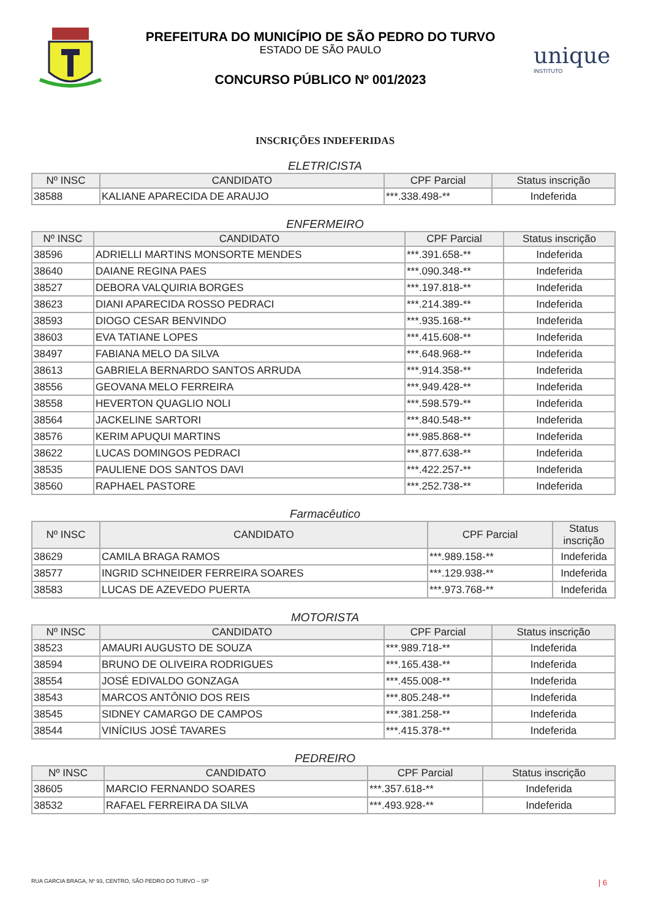PREFEITURA DO MUNICÍPIO DE SÃO PEDRO DO TURVO
ESTADO DE SÃO PAULO
CONCURSO PÚBLICO Nº 001/2023
unique
INSTITUTO
INSCRIÇÕES INDEFERIDAS
ELETRICISTA
| Nº INSC | CANDIDATO | CPF Parcial | Status inscrição |
| --- | --- | --- | --- |
| 38588 | KALIANE APARECIDA DE ARAUJO | ***.338.498-** | Indeferida |
ENFERMEIRO
| Nº INSC | CANDIDATO | CPF Parcial | Status inscrição |
| --- | --- | --- | --- |
| 38596 | ADRIELLI MARTINS MONSORTE MENDES | ***.391.658-** | Indeferida |
| 38640 | DAIANE REGINA PAES | ***.090.348-** | Indeferida |
| 38527 | DEBORA VALQUIRIA BORGES | ***.197.818-** | Indeferida |
| 38623 | DIANI APARECIDA ROSSO PEDRACI | ***.214.389-** | Indeferida |
| 38593 | DIOGO CESAR BENVINDO | ***.935.168-** | Indeferida |
| 38603 | EVA TATIANE LOPES | ***.415.608-** | Indeferida |
| 38497 | FABIANA MELO DA SILVA | ***.648.968-** | Indeferida |
| 38613 | GABRIELA BERNARDO SANTOS ARRUDA | ***.914.358-** | Indeferida |
| 38556 | GEOVANA MELO FERREIRA | ***.949.428-** | Indeferida |
| 38558 | HEVERTON QUAGLIO NOLI | ***.598.579-** | Indeferida |
| 38564 | JACKELINE SARTORI | ***.840.548-** | Indeferida |
| 38576 | KERIM APUQUI MARTINS | ***.985.868-** | Indeferida |
| 38622 | LUCAS DOMINGOS PEDRACI | ***.877.638-** | Indeferida |
| 38535 | PAULIENE DOS SANTOS DAVI | ***.422.257-** | Indeferida |
| 38560 | RAPHAEL PASTORE | ***.252.738-** | Indeferida |
Farmacêutico
| Nº INSC | CANDIDATO | CPF Parcial | Status inscrição |
| --- | --- | --- | --- |
| 38629 | CAMILA BRAGA RAMOS | ***.989.158-** | Indeferida |
| 38577 | INGRID SCHNEIDER FERREIRA SOARES | ***.129.938-** | Indeferida |
| 38583 | LUCAS DE AZEVEDO PUERTA | ***.973.768-** | Indeferida |
MOTORISTA
| Nº INSC | CANDIDATO | CPF Parcial | Status inscrição |
| --- | --- | --- | --- |
| 38523 | AMAURI AUGUSTO DE SOUZA | ***.989.718-** | Indeferida |
| 38594 | BRUNO DE OLIVEIRA RODRIGUES | ***.165.438-** | Indeferida |
| 38554 | JOSÉ EDIVALDO GONZAGA | ***.455.008-** | Indeferida |
| 38543 | MARCOS ANTÔNIO DOS REIS | ***.805.248-** | Indeferida |
| 38545 | SIDNEY CAMARGO DE CAMPOS | ***.381.258-** | Indeferida |
| 38544 | VINÍCIUS JOSÉ TAVARES | ***.415.378-** | Indeferida |
PEDREIRO
| Nº INSC | CANDIDATO | CPF Parcial | Status inscrição |
| --- | --- | --- | --- |
| 38605 | MARCIO FERNANDO SOARES | ***.357.618-** | Indeferida |
| 38532 | RAFAEL FERREIRA DA SILVA | ***.493.928-** | Indeferida |
RUA GARCIA BRAGA, Nº 93, CENTRO, SÃO PEDRO DO TURVO – SP
| 6